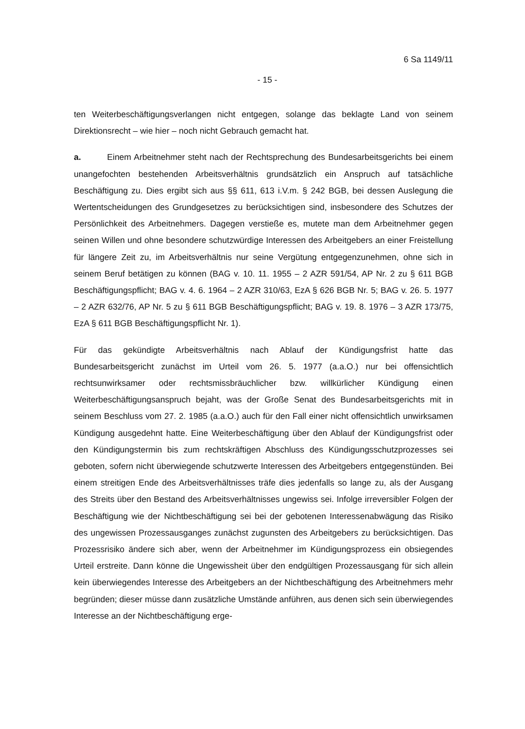6 Sa 1149/11
- 15 -
ten Weiterbeschäftigungsverlangen nicht entgegen, solange das beklagte Land von seinem Direktionsrecht – wie hier – noch nicht Gebrauch gemacht hat.
a. Einem Arbeitnehmer steht nach der Rechtsprechung des Bundesarbeitsgerichts bei einem unangefochten bestehenden Arbeitsverhältnis grundsätzlich ein Anspruch auf tatsächliche Beschäftigung zu. Dies ergibt sich aus §§ 611, 613 i.V.m. § 242 BGB, bei dessen Auslegung die Wertentscheidungen des Grundgesetzes zu berücksichtigen sind, insbesondere des Schutzes der Persönlichkeit des Arbeitnehmers. Dagegen verstieße es, mutete man dem Arbeitnehmer gegen seinen Willen und ohne besondere schutzwürdige Interessen des Arbeitgebers an einer Freistellung für längere Zeit zu, im Arbeitsverhältnis nur seine Vergütung entgegenzunehmen, ohne sich in seinem Beruf betätigen zu können (BAG v. 10. 11. 1955 – 2 AZR 591/54, AP Nr. 2 zu § 611 BGB Beschäftigungspflicht; BAG v. 4. 6. 1964 – 2 AZR 310/63, EzA § 626 BGB Nr. 5; BAG v. 26. 5. 1977 – 2 AZR 632/76, AP Nr. 5 zu § 611 BGB Beschäftigungspflicht; BAG v. 19. 8. 1976 – 3 AZR 173/75, EzA § 611 BGB Beschäftigungspflicht Nr. 1).
Für das gekündigte Arbeitsverhältnis nach Ablauf der Kündigungsfrist hatte das Bundesarbeitsgericht zunächst im Urteil vom 26. 5. 1977 (a.a.O.) nur bei offensichtlich rechtsunwirksamer oder rechtsmissbräuchlicher bzw. willkürlicher Kündigung einen Weiterbeschäftigungsanspruch bejaht, was der Große Senat des Bundesarbeitsgerichts mit in seinem Beschluss vom 27. 2. 1985 (a.a.O.) auch für den Fall einer nicht offensichtlich unwirksamen Kündigung ausgedehnt hatte. Eine Weiterbeschäftigung über den Ablauf der Kündigungsfrist oder den Kündigungstermin bis zum rechtskräftigen Abschluss des Kündigungsschutzprozesses sei geboten, sofern nicht überwiegende schutzwerte Interessen des Arbeitgebers entgegenstünden. Bei einem streitigen Ende des Arbeitsverhältnisses träfe dies jedenfalls so lange zu, als der Ausgang des Streits über den Bestand des Arbeitsverhältnisses ungewiss sei. Infolge irreversibler Folgen der Beschäftigung wie der Nichtbeschäftigung sei bei der gebotenen Interessenabwägung das Risiko des ungewissen Prozessausganges zunächst zugunsten des Arbeitgebers zu berücksichtigen. Das Prozessrisiko ändere sich aber, wenn der Arbeitnehmer im Kündigungsprozess ein obsiegendes Urteil erstreite. Dann könne die Ungewissheit über den endgültigen Prozessausgang für sich allein kein überwiegendes Interesse des Arbeitgebers an der Nichtbeschäftigung des Arbeitnehmers mehr begründen; dieser müsse dann zusätzliche Umstände anführen, aus denen sich sein überwiegendes Interesse an der Nichtbeschäftigung erge-